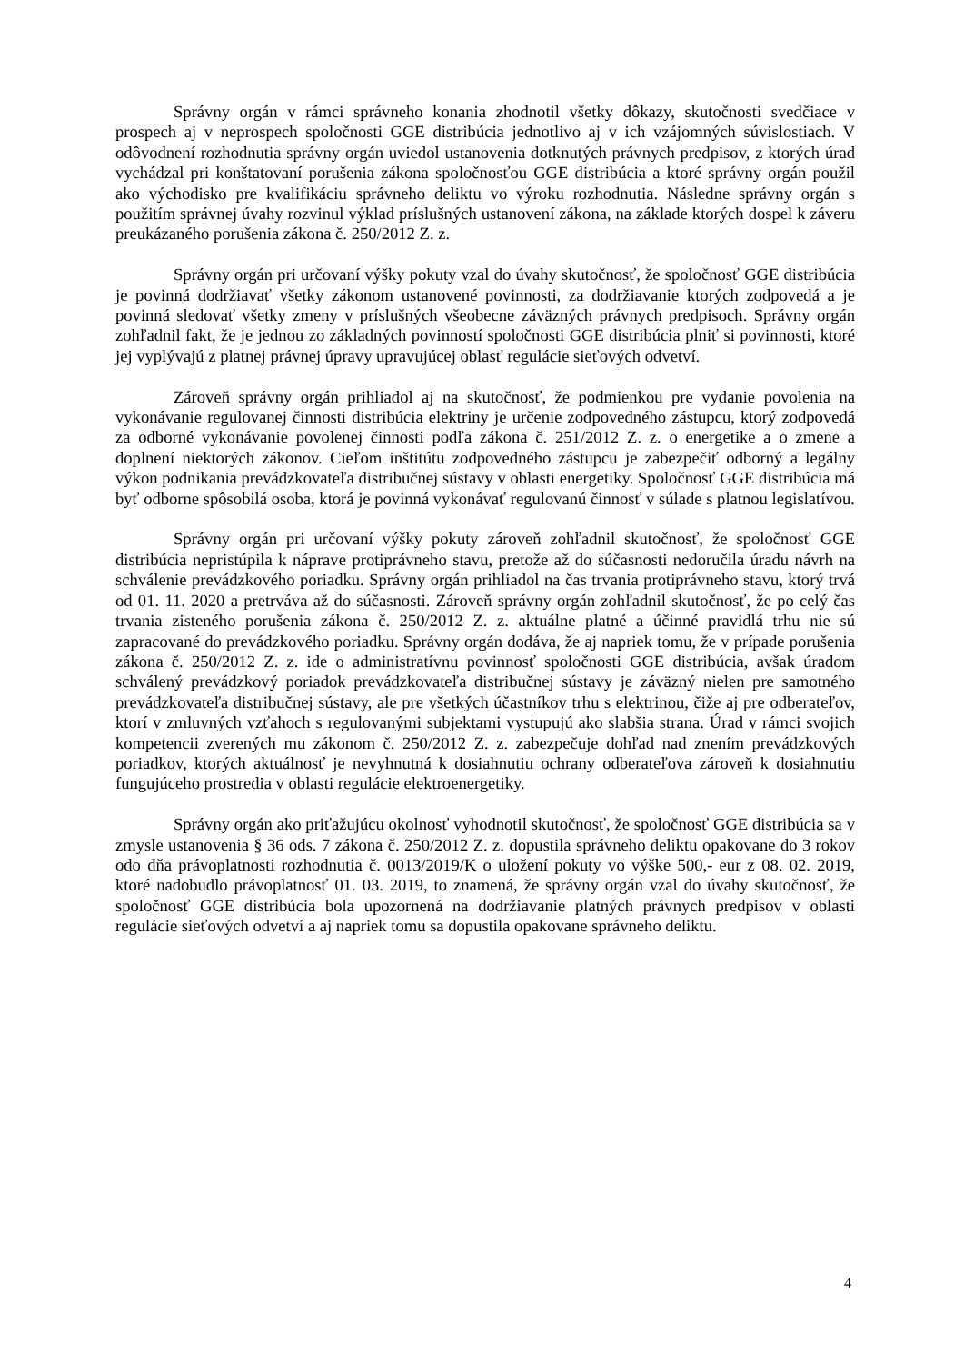Správny orgán v rámci správneho konania zhodnotil všetky dôkazy, skutočnosti svedčiace v prospech aj v neprospech spoločnosti GGE distribúcia jednotlivo aj v ich vzájomných súvislostiach. V odôvodnení rozhodnutia správny orgán uviedol ustanovenia dotknutých právnych predpisov, z ktorých úrad vychádzal pri konštatovaní porušenia zákona spoločnosťou GGE distribúcia a ktoré správny orgán použil ako východisko pre kvalifikáciu správneho deliktu vo výroku rozhodnutia. Následne správny orgán s použitím správnej úvahy rozvinul výklad príslušných ustanovení zákona, na základe ktorých dospel k záveru preukázaného porušenia zákona č. 250/2012 Z. z.
Správny orgán pri určovaní výšky pokuty vzal do úvahy skutočnosť, že spoločnosť GGE distribúcia je povinná dodržiavať všetky zákonom ustanovené povinnosti, za dodržiavanie ktorých zodpovedá a je povinná sledovať všetky zmeny v príslušných všeobecne záväzných právnych predpisoch. Správny orgán zohľadnil fakt, že je jednou zo základných povinností spoločnosti GGE distribúcia plniť si povinnosti, ktoré jej vyplývajú z platnej právnej úpravy upravujúcej oblasť regulácie sieťových odvetví.
Zároveň správny orgán prihliadol aj na skutočnosť, že podmienkou pre vydanie povolenia na vykonávanie regulovanej činnosti distribúcia elektriny je určenie zodpovedného zástupcu, ktorý zodpovedá za odborné vykonávanie povolenej činnosti podľa zákona č. 251/2012 Z. z. o energetike a o zmene a doplnení niektorých zákonov. Cieľom inštitútu zodpovedného zástupcu je zabezpečiť odborný a legálny výkon podnikania prevádzkovateľa distribučnej sústavy v oblasti energetiky. Spoločnosť GGE distribúcia má byť odborne spôsobilá osoba, ktorá je povinná vykonávať regulovanú činnosť v súlade s platnou legislatívou.
Správny orgán pri určovaní výšky pokuty zároveň zohľadnil skutočnosť, že spoločnosť GGE distribúcia nepristúpila k náprave protiprávneho stavu, pretože až do súčasnosti nedoručila úradu návrh na schválenie prevádzkového poriadku. Správny orgán prihliadol na čas trvania protiprávneho stavu, ktorý trvá od 01. 11. 2020 a pretrváva až do súčasnosti. Zároveň správny orgán zohľadnil skutočnosť, že po celý čas trvania zisteného porušenia zákona č. 250/2012 Z. z. aktuálne platné a účinné pravidlá trhu nie sú zapracované do prevádzkového poriadku. Správny orgán dodáva, že aj napriek tomu, že v prípade porušenia zákona č. 250/2012 Z. z. ide o administratívnu povinnosť spoločnosti GGE distribúcia, avšak úradom schválený prevádzkový poriadok prevádzkovateľa distribučnej sústavy je záväzný nielen pre samotného prevádzkovateľa distribučnej sústavy, ale pre všetkých účastníkov trhu s elektrinou, čiže aj pre odberateľov, ktorí v zmluvných vzťahoch s regulovanými subjektami vystupujú ako slabšia strana. Úrad v rámci svojich kompetencii zverených mu zákonom č. 250/2012 Z. z. zabezpečuje dohľad nad znením prevádzkových poriadkov, ktorých aktuálnosť je nevyhnutná k dosiahnutiu ochrany odberateľova zároveň k dosiahnutiu fungujúceho prostredia v oblasti regulácie elektroenergetiky.
Správny orgán ako priťažujúcu okolnosť vyhodnotil skutočnosť, že spoločnosť GGE distribúcia sa v zmysle ustanovenia § 36 ods. 7 zákona č. 250/2012 Z. z. dopustila správneho deliktu opakovane do 3 rokov odo dňa právoplatnosti rozhodnutia č. 0013/2019/K o uložení pokuty vo výške 500,- eur z 08. 02. 2019, ktoré nadobudlo právoplatnosť 01. 03. 2019, to znamená, že správny orgán vzal do úvahy skutočnosť, že spoločnosť GGE distribúcia bola upozornená na dodržiavanie platných právnych predpisov v oblasti regulácie sieťových odvetví a aj napriek tomu sa dopustila opakovane správneho deliktu.
4